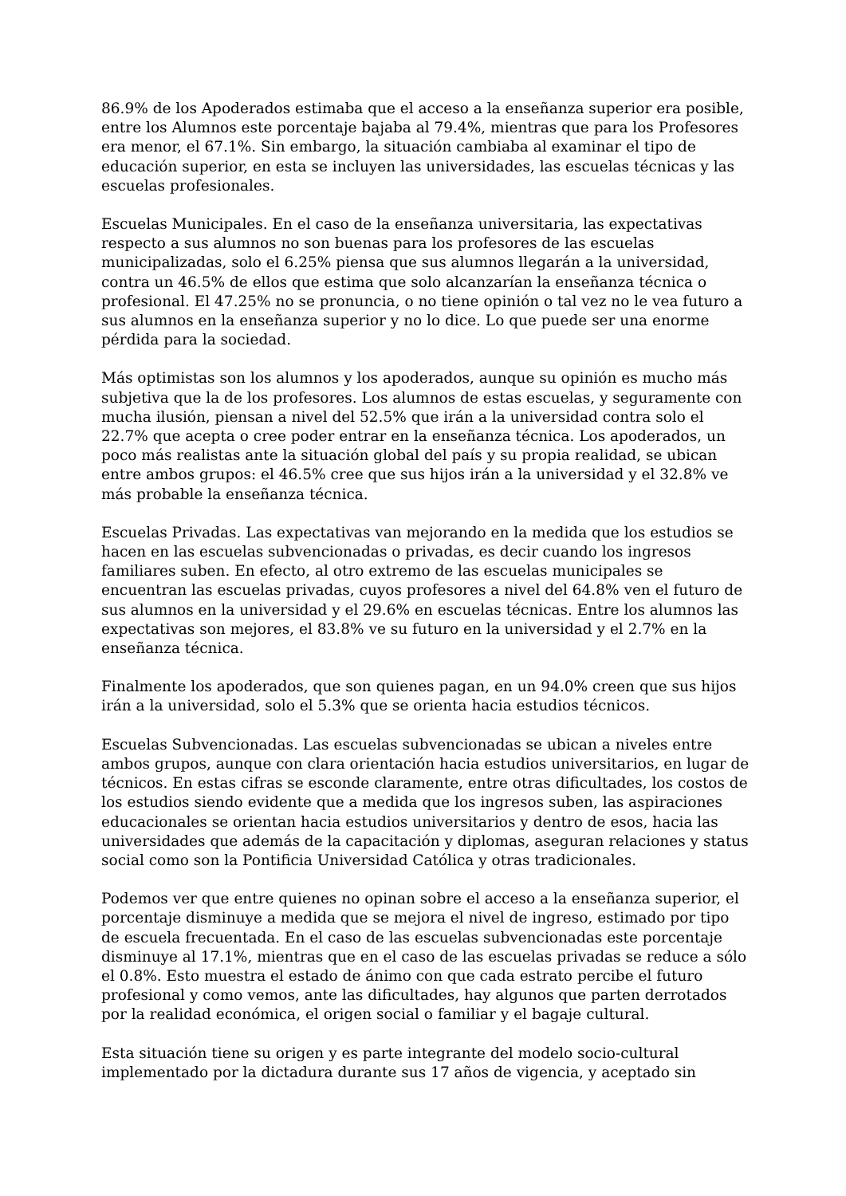86.9% de los Apoderados estimaba que el acceso a la enseñanza superior era posible, entre los Alumnos este porcentaje bajaba al 79.4%, mientras que para los Profesores era menor, el 67.1%. Sin embargo, la situación cambiaba al examinar el tipo de educación superior, en esta se incluyen las universidades, las escuelas técnicas y las escuelas profesionales.
Escuelas Municipales. En el caso de la enseñanza universitaria, las expectativas respecto a sus alumnos no son buenas para los profesores de las escuelas municipalizadas, solo el 6.25% piensa que sus alumnos llegarán a la universidad, contra un 46.5% de ellos que estima que solo alcanzarían la enseñanza técnica o profesional. El 47.25% no se pronuncia, o no tiene opinión o tal vez no le vea futuro a sus alumnos en la enseñanza superior y no lo dice. Lo que puede ser una enorme pérdida para la sociedad.
Más optimistas son los alumnos y los apoderados, aunque su opinión es mucho más subjetiva que la de los profesores. Los alumnos de estas escuelas, y seguramente con mucha ilusión, piensan a nivel del 52.5% que irán a la universidad contra solo el 22.7% que acepta o cree poder entrar en la enseñanza técnica. Los apoderados, un poco más realistas ante la situación global del país y su propia realidad, se ubican entre ambos grupos: el 46.5% cree que sus hijos irán a la universidad y el 32.8% ve más probable la enseñanza técnica.
Escuelas Privadas. Las expectativas van mejorando en la medida que los estudios se hacen en las escuelas subvencionadas o privadas, es decir cuando los ingresos familiares suben. En efecto, al otro extremo de las escuelas municipales se encuentran las escuelas privadas, cuyos profesores a nivel del 64.8% ven el futuro de sus alumnos en la universidad y el 29.6% en escuelas técnicas. Entre los alumnos las expectativas son mejores, el 83.8% ve su futuro en la universidad y el 2.7% en la enseñanza técnica.
Finalmente los apoderados, que son quienes pagan, en un 94.0% creen que sus hijos irán a la universidad, solo el 5.3% que se orienta hacia estudios técnicos.
Escuelas Subvencionadas. Las escuelas subvencionadas se ubican a niveles entre ambos grupos, aunque con clara orientación hacia estudios universitarios, en lugar de técnicos. En estas cifras se esconde claramente, entre otras dificultades, los costos de los estudios siendo evidente que a medida que los ingresos suben, las aspiraciones educacionales se orientan hacia estudios universitarios y dentro de esos, hacia las universidades que además de la capacitación y diplomas, aseguran relaciones y status social como son la Pontificia Universidad Católica y otras tradicionales.
Podemos ver que entre quienes no opinan sobre el acceso a la enseñanza superior, el porcentaje disminuye a medida que se mejora el nivel de ingreso, estimado por tipo de escuela frecuentada. En el caso de las escuelas subvencionadas este porcentaje disminuye al 17.1%, mientras que en el caso de las escuelas privadas se reduce a sólo el 0.8%. Esto muestra el estado de ánimo con que cada estrato percibe el futuro profesional y como vemos, ante las dificultades, hay algunos que parten derrotados por la realidad económica, el origen social o familiar y el bagaje cultural.
Esta situación tiene su origen y es parte integrante del modelo socio-cultural implementado por la dictadura durante sus 17 años de vigencia, y aceptado sin